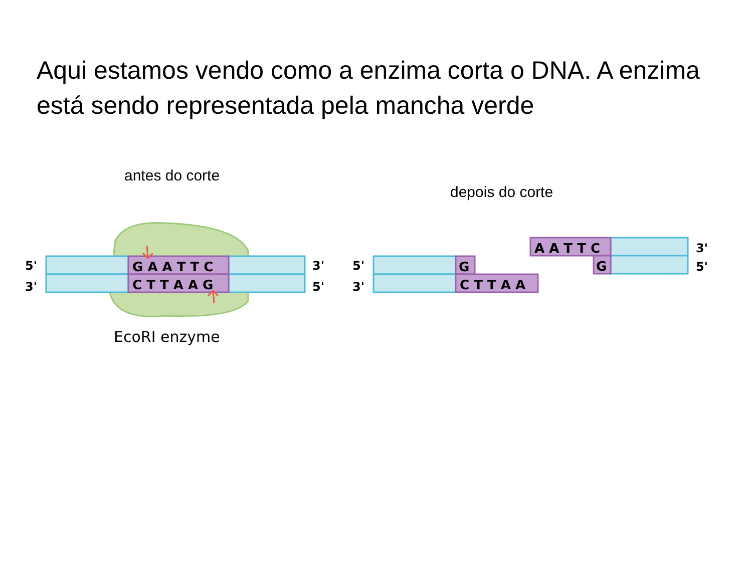Aqui estamos vendo como a enzima corta o DNA. A enzima está sendo representada pela mancha verde
antes do corte
depois do corte
G A A T T C
C T T A A G
G
C T T A A
A A T T C
G
5'
3'
3'
5'
5'
3'
3'
5'
EcoRI enzyme